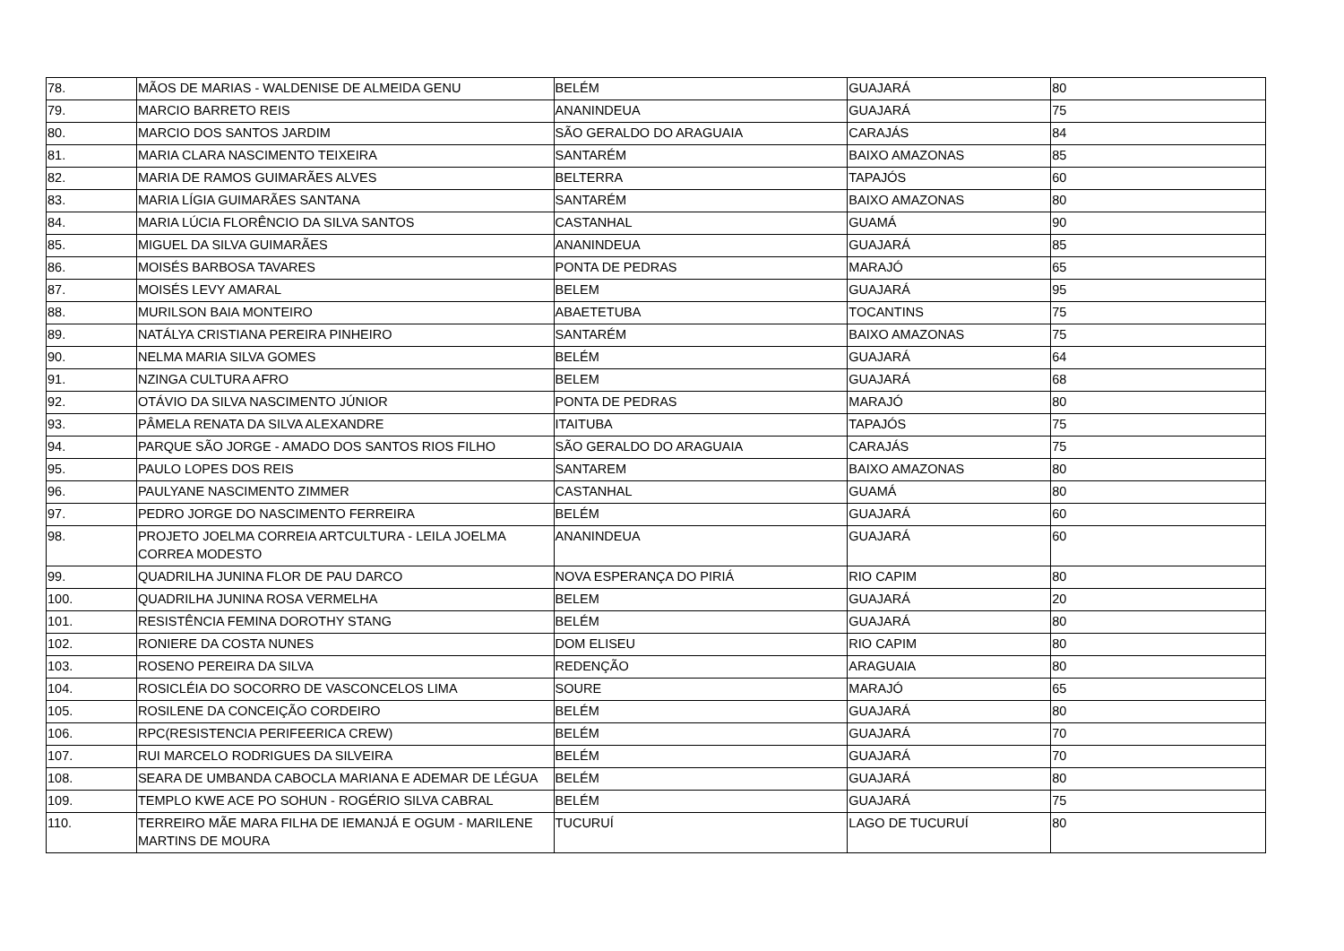| 78. | MÃOS DE MARIAS - WALDENISE DE ALMEIDA GENU | BELÉM | GUAJARÁ | 80 |
| 79. | MARCIO BARRETO REIS | ANANINDEUA | GUAJARÁ | 75 |
| 80. | MARCIO DOS SANTOS JARDIM | SÃO GERALDO DO ARAGUAIA | CARAJÁS | 84 |
| 81. | MARIA CLARA NASCIMENTO TEIXEIRA | SANTARÉM | BAIXO AMAZONAS | 85 |
| 82. | MARIA DE RAMOS GUIMARÃES ALVES | BELTERRA | TAPAJÓS | 60 |
| 83. | MARIA LÍGIA GUIMARÃES SANTANA | SANTARÉM | BAIXO AMAZONAS | 80 |
| 84. | MARIA LÚCIA FLORÊNCIO DA SILVA SANTOS | CASTANHAL | GUAMÁ | 90 |
| 85. | MIGUEL DA SILVA GUIMARÃES | ANANINDEUA | GUAJARÁ | 85 |
| 86. | MOISÉS BARBOSA TAVARES | PONTA DE PEDRAS | MARAJÓ | 65 |
| 87. | MOISÉS LEVY AMARAL | BELEM | GUAJARÁ | 95 |
| 88. | MURILSON BAIA MONTEIRO | ABAETETUBA | TOCANTINS | 75 |
| 89. | NATÁLYA CRISTIANA PEREIRA PINHEIRO | SANTARÉM | BAIXO AMAZONAS | 75 |
| 90. | NELMA MARIA SILVA GOMES | BELÉM | GUAJARÁ | 64 |
| 91. | NZINGA CULTURA AFRO | BELEM | GUAJARÁ | 68 |
| 92. | OTÁVIO DA SILVA NASCIMENTO JÚNIOR | PONTA DE PEDRAS | MARAJÓ | 80 |
| 93. | PÂMELA RENATA DA SILVA ALEXANDRE | ITAITUBA | TAPAJÓS | 75 |
| 94. | PARQUE SÃO JORGE - AMADO DOS SANTOS RIOS FILHO | SÃO GERALDO DO ARAGUAIA | CARAJÁS | 75 |
| 95. | PAULO LOPES DOS REIS | SANTAREM | BAIXO AMAZONAS | 80 |
| 96. | PAULYANE NASCIMENTO ZIMMER | CASTANHAL | GUAMÁ | 80 |
| 97. | PEDRO JORGE DO NASCIMENTO FERREIRA | BELÉM | GUAJARÁ | 60 |
| 98. | PROJETO JOELMA CORREIA ARTCULTURA - LEILA JOELMA CORREA MODESTO | ANANINDEUA | GUAJARÁ | 60 |
| 99. | QUADRILHA JUNINA FLOR DE PAU DARCO | NOVA ESPERANÇA DO PIRIÁ | RIO CAPIM | 80 |
| 100. | QUADRILHA JUNINA ROSA VERMELHA | BELEM | GUAJARÁ | 20 |
| 101. | RESISTÊNCIA FEMINA DOROTHY STANG | BELÉM | GUAJARÁ | 80 |
| 102. | RONIERE DA COSTA NUNES | DOM ELISEU | RIO CAPIM | 80 |
| 103. | ROSENO PEREIRA DA SILVA | REDENÇÃO | ARAGUAIA | 80 |
| 104. | ROSICLÉIA DO SOCORRO DE VASCONCELOS LIMA | SOURE | MARAJÓ | 65 |
| 105. | ROSILENE DA CONCEIÇÃO CORDEIRO | BELÉM | GUAJARÁ | 80 |
| 106. | RPC(RESISTENCIA PERIFEERICA CREW) | BELÉM | GUAJARÁ | 70 |
| 107. | RUI MARCELO RODRIGUES DA SILVEIRA | BELÉM | GUAJARÁ | 70 |
| 108. | SEARA DE UMBANDA CABOCLA MARIANA E ADEMAR DE LÉGUA | BELÉM | GUAJARÁ | 80 |
| 109. | TEMPLO KWE ACE PO SOHUN - ROGÉRIO SILVA CABRAL | BELÉM | GUAJARÁ | 75 |
| 110. | TERREIRO MÃE MARA FILHA DE IEMANJÁ E OGUM - MARILENE MARTINS DE MOURA | TUCURUÍ | LAGO DE TUCURUÍ | 80 |